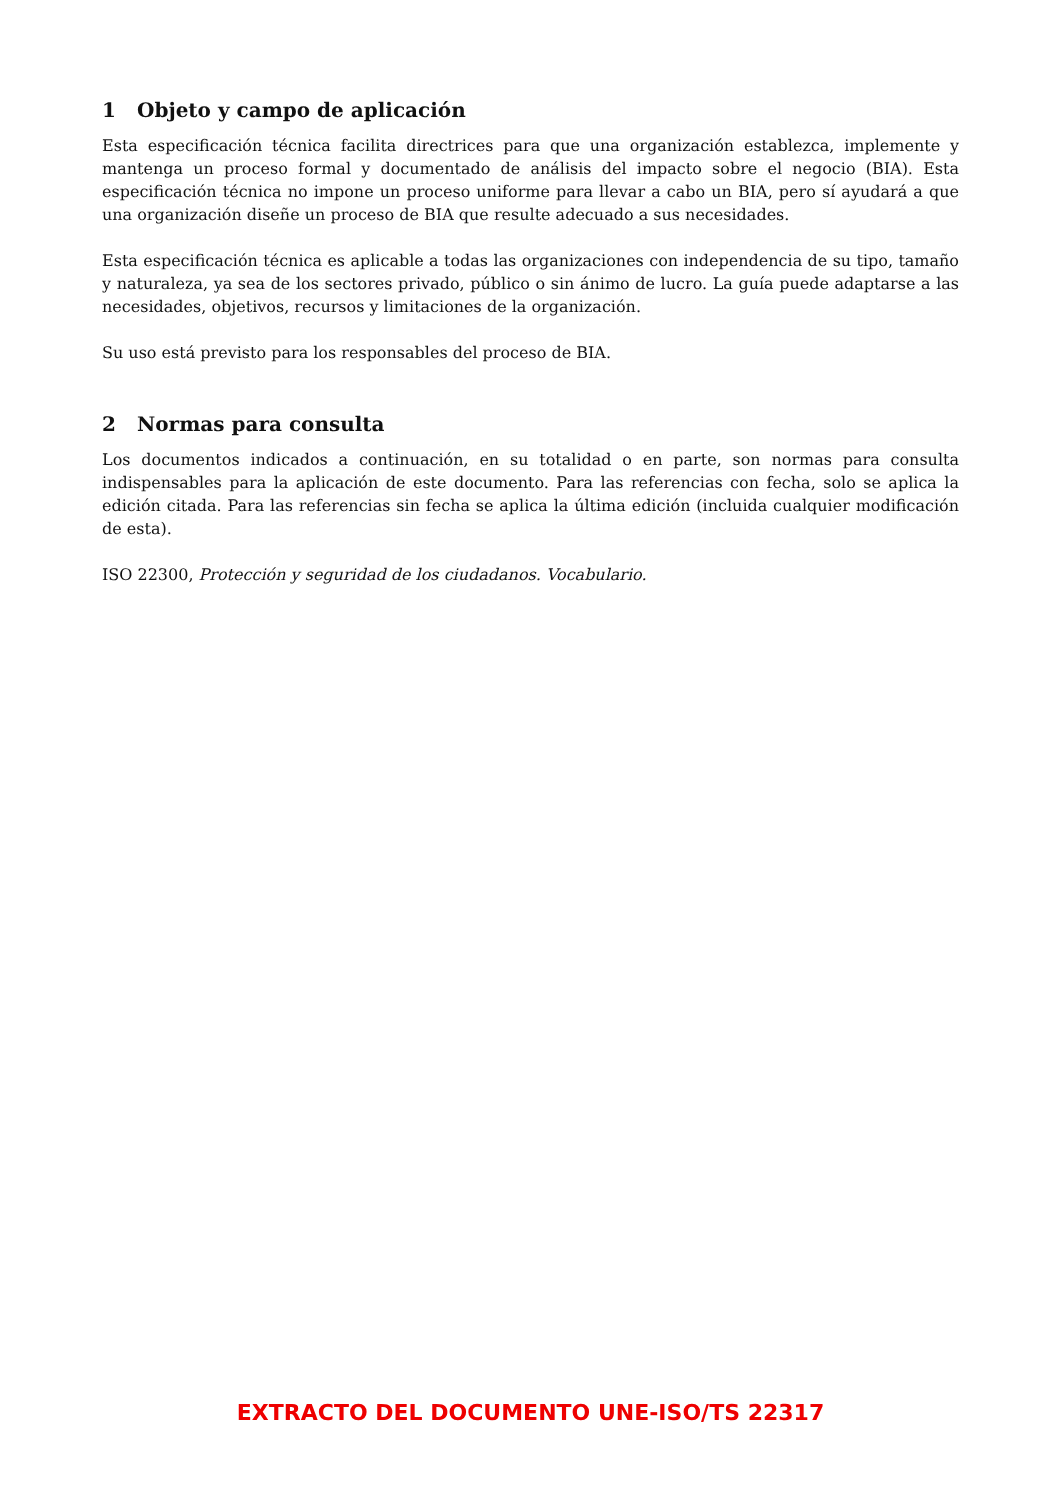1 Objeto y campo de aplicación
Esta especificación técnica facilita directrices para que una organización establezca, implemente y mantenga un proceso formal y documentado de análisis del impacto sobre el negocio (BIA). Esta especificación técnica no impone un proceso uniforme para llevar a cabo un BIA, pero sí ayudará a que una organización diseñe un proceso de BIA que resulte adecuado a sus necesidades.
Esta especificación técnica es aplicable a todas las organizaciones con independencia de su tipo, tamaño y naturaleza, ya sea de los sectores privado, público o sin ánimo de lucro. La guía puede adaptarse a las necesidades, objetivos, recursos y limitaciones de la organización.
Su uso está previsto para los responsables del proceso de BIA.
2 Normas para consulta
Los documentos indicados a continuación, en su totalidad o en parte, son normas para consulta indispensables para la aplicación de este documento. Para las referencias con fecha, solo se aplica la edición citada. Para las referencias sin fecha se aplica la última edición (incluida cualquier modificación de esta).
ISO 22300, Protección y seguridad de los ciudadanos. Vocabulario.
EXTRACTO DEL DOCUMENTO UNE-ISO/TS 22317